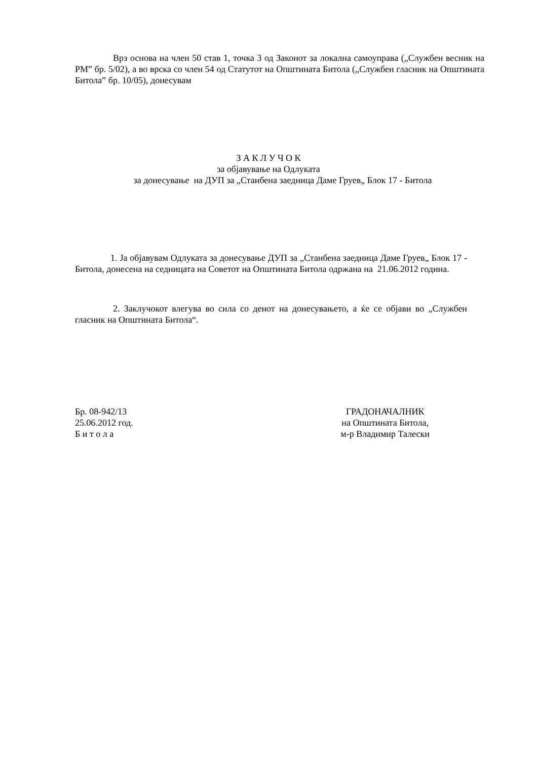Врз основа на член 50 став 1, точка 3 од Законот за локална самоуправа („Службен весник на РМ” бр. 5/02), а во врска со член 54 од Статутот на Општината Битола („Службен гласник на Општината Битола” бр. 10/05), донесувам
З А К Л У Ч О К
за објавување на Одлуката
за донесување на ДУП за „Станбена заедница Даме Груев„ Блок 17 - Битола
1. Ја објавувам Одлуката за донесување ДУП за „Станбена заедница Даме Груев„ Блок 17 - Битола, донесена на седницата на Советот на Општината Битола одржана на 21.06.2012 година.
2. Заклучокот влегува во сила со денот на донесувањето, а ќе се објави во „Службен гласник на Општината Битола“.
Бр. 08-942/13
25.06.2012 год.
Б и т о л а
ГРАДОНАЧАЛНИК
на Општината Битола,
м-р Владимир Талески